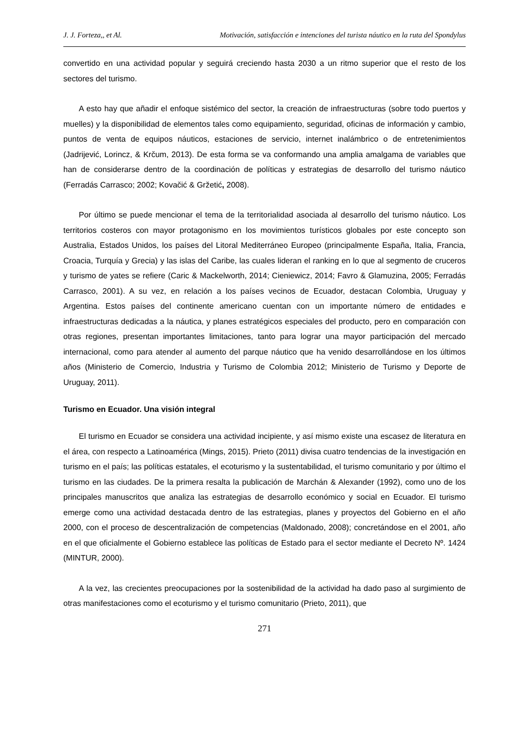J. J. Forteza,, et Al. Motivación, satisfacción e intenciones del turista náutico en la ruta del Spondylus
convertido en una actividad popular y seguirá creciendo hasta 2030 a un ritmo superior que el resto de los sectores del turismo.
A esto hay que añadir el enfoque sistémico del sector, la creación de infraestructuras (sobre todo puertos y muelles) y la disponibilidad de elementos tales como equipamiento, seguridad, oficinas de información y cambio, puntos de venta de equipos náuticos, estaciones de servicio, internet inalámbrico o de entretenimientos (Jadrijević, Lorincz, & Krčum, 2013). De esta forma se va conformando una amplia amalgama de variables que han de considerarse dentro de la coordinación de políticas y estrategias de desarrollo del turismo náutico (Ferradás Carrasco; 2002; Kovačić & Gržetić, 2008).
Por último se puede mencionar el tema de la territorialidad asociada al desarrollo del turismo náutico. Los territorios costeros con mayor protagonismo en los movimientos turísticos globales por este concepto son Australia, Estados Unidos, los países del Litoral Mediterráneo Europeo (principalmente España, Italia, Francia, Croacia, Turquía y Grecia) y las islas del Caribe, las cuales lideran el ranking en lo que al segmento de cruceros y turismo de yates se refiere (Caric & Mackelworth, 2014; Cieniewicz, 2014; Favro & Glamuzina, 2005; Ferradás Carrasco, 2001). A su vez, en relación a los países vecinos de Ecuador, destacan Colombia, Uruguay y Argentina. Estos países del continente americano cuentan con un importante número de entidades e infraestructuras dedicadas a la náutica, y planes estratégicos especiales del producto, pero en comparación con otras regiones, presentan importantes limitaciones, tanto para lograr una mayor participación del mercado internacional, como para atender al aumento del parque náutico que ha venido desarrollándose en los últimos años (Ministerio de Comercio, Industria y Turismo de Colombia 2012; Ministerio de Turismo y Deporte de Uruguay, 2011).
Turismo en Ecuador. Una visión integral
El turismo en Ecuador se considera una actividad incipiente, y así mismo existe una escasez de literatura en el área, con respecto a Latinoamérica (Mings, 2015). Prieto (2011) divisa cuatro tendencias de la investigación en turismo en el país; las políticas estatales, el ecoturismo y la sustentabilidad, el turismo comunitario y por último el turismo en las ciudades. De la primera resalta la publicación de Marchán & Alexander (1992), como uno de los principales manuscritos que analiza las estrategias de desarrollo económico y social en Ecuador. El turismo emerge como una actividad destacada dentro de las estrategias, planes y proyectos del Gobierno en el año 2000, con el proceso de descentralización de competencias (Maldonado, 2008); concretándose en el 2001, año en el que oficialmente el Gobierno establece las políticas de Estado para el sector mediante el Decreto Nº. 1424 (MINTUR, 2000).
A la vez, las crecientes preocupaciones por la sostenibilidad de la actividad ha dado paso al surgimiento de otras manifestaciones como el ecoturismo y el turismo comunitario (Prieto, 2011), que
271